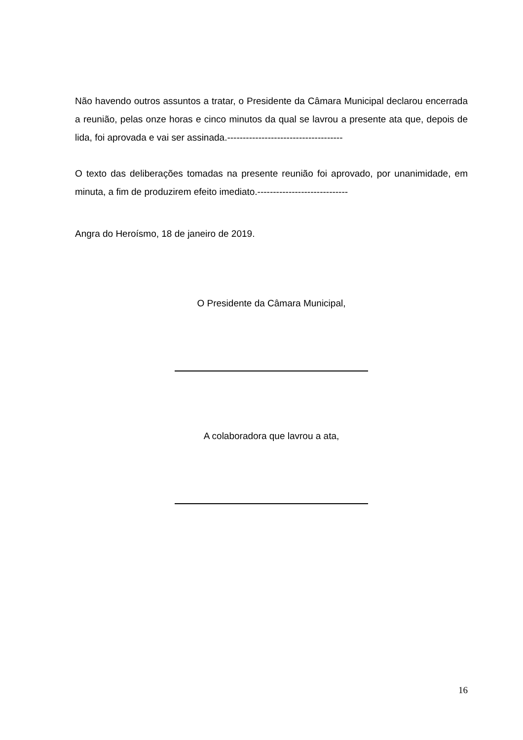Não havendo outros assuntos a tratar, o Presidente da Câmara Municipal declarou encerrada a reunião, pelas onze horas e cinco minutos da qual se lavrou a presente ata que, depois de lida, foi aprovada e vai ser assinada.-------------------------------------
O texto das deliberações tomadas na presente reunião foi aprovado, por unanimidade, em minuta, a fim de produzirem efeito imediato.-----------------------------
Angra do Heroísmo, 18 de janeiro de 2019.
O Presidente da Câmara Municipal,
A colaboradora que lavrou a ata,
16